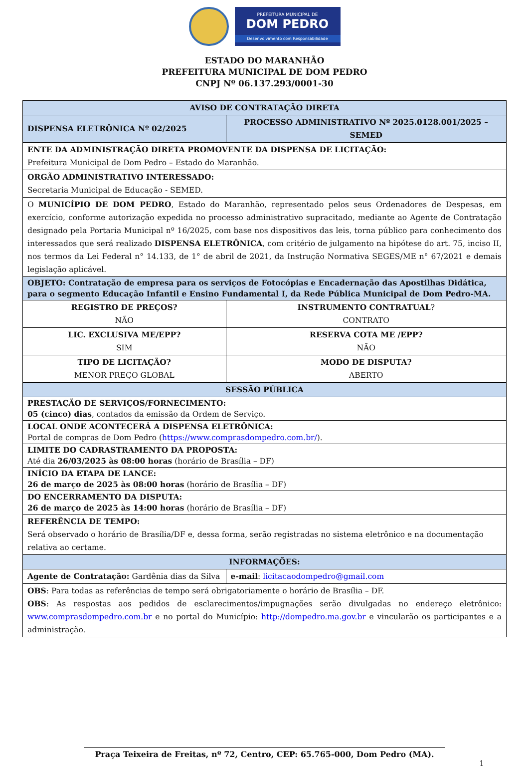PREFEITURA MUNICIPAL DE
DOM PEDRO
Desenvolvimento com Responsabilidade
ESTADO DO MARANHÃO
PREFEITURA MUNICIPAL DE DOM PEDRO
CNPJ Nº 06.137.293/0001-30
| AVISO DE CONTRATAÇÃO DIRETA | | |
| --- | --- | --- |
| DISPENSA ELETRÔNICA Nº 02/2025 | PROCESSO ADMINISTRATIVO Nº 2025.0128.001/2025 – SEMED | |
| ENTE DA ADMINISTRAÇÃO DIRETA PROMOVENTE DA DISPENSA DE LICITAÇÃO: Prefeitura Municipal de Dom Pedro – Estado do Maranhão. | | |
| ORGÃO ADMINISTRATIVO INTERESSADO: Secretaria Municipal de Educação - SEMED. | | |
| O MUNICÍPIO DE DOM PEDRO , Estado do Maranhão, representado pelos seus Ordenadores de Despesas, em exercício, conforme autorização expedida no processo administrativo supracitado, mediante ao Agente de Contratação designado pela Portaria Municipal nº 16/2025, com base nos dispositivos das leis, torna público para conhecimento dos interessados que será realizado DISPENSA ELETRÔNICA , com critério de julgamento na hipótese do art. 75, inciso II, nos termos da Lei Federal n° 14.133, de 1° de abril de 2021, da Instrução Normativa SEGES/ME n° 67/2021 e demais legislação aplicável. | | |
| OBJETO: Contratação de empresa para os serviços de Fotocópias e Encadernação das Apostilhas Didática, para o segmento Educação Infantil e Ensino Fundamental I, da Rede Pública Municipal de Dom Pedro-MA. | | |
| REGISTRO DE PREÇOS? NÃO | | INSTRUMENTO CONTRATUAL ? CONTRATO |
| LIC. EXCLUSIVA ME/EPP? SIM | | RESERVA COTA ME /EPP? NÃO |
| TIPO DE LICITAÇÃO? MENOR PREÇO GLOBAL | | MODO DE DISPUTA? ABERTO |
| SESSÃO PÚBLICA | | |
| PRESTAÇÃO DE SERVIÇOS/FORNECIMENTO: 05 (cinco) dias , contados da emissão da Ordem de Serviço. | | |
| LOCAL ONDE ACONTECERÁ A DISPENSA ELETRÔNICA: Portal de compras de Dom Pedro ( https://www.comprasdompedro.com.br/ ). | | |
| LIMITE DO CADRASTRAMENTO DA PROPOSTA: Até dia 26/03/2025 às 08:00 horas (horário de Brasília – DF) | | |
| INÍCIO DA ETAPA DE LANCE: 26 de março de 2025 às 08:00 horas (horário de Brasília – DF) | | |
| DO ENCERRAMENTO DA DISPUTA: 26 de março de 2025 às 14:00 horas (horário de Brasília – DF) | | |
| REFERÊNCIA DE TEMPO: Será observado o horário de Brasília/DF e, dessa forma, serão registradas no sistema eletrônico e na documentação relativa ao certame. | | |
| INFORMAÇÕES: | | |
| Agente de Contratação: Gardênia dias da Silva | | e-mail : licitacaodompedro@gmail.com |
| OBS : Para todas as referências de tempo será obrigatoriamente o horário de Brasília – DF. OBS : As respostas aos pedidos de esclarecimentos/impugnações serão divulgadas no endereço eletrônico: www.comprasdompedro.com.br e no portal do Município: http://dompedro.ma.gov.br e vincularão os participantes e a administração. | | |
Praça Teixeira de Freitas, nº 72, Centro, CEP: 65.765-000, Dom Pedro (MA).
1